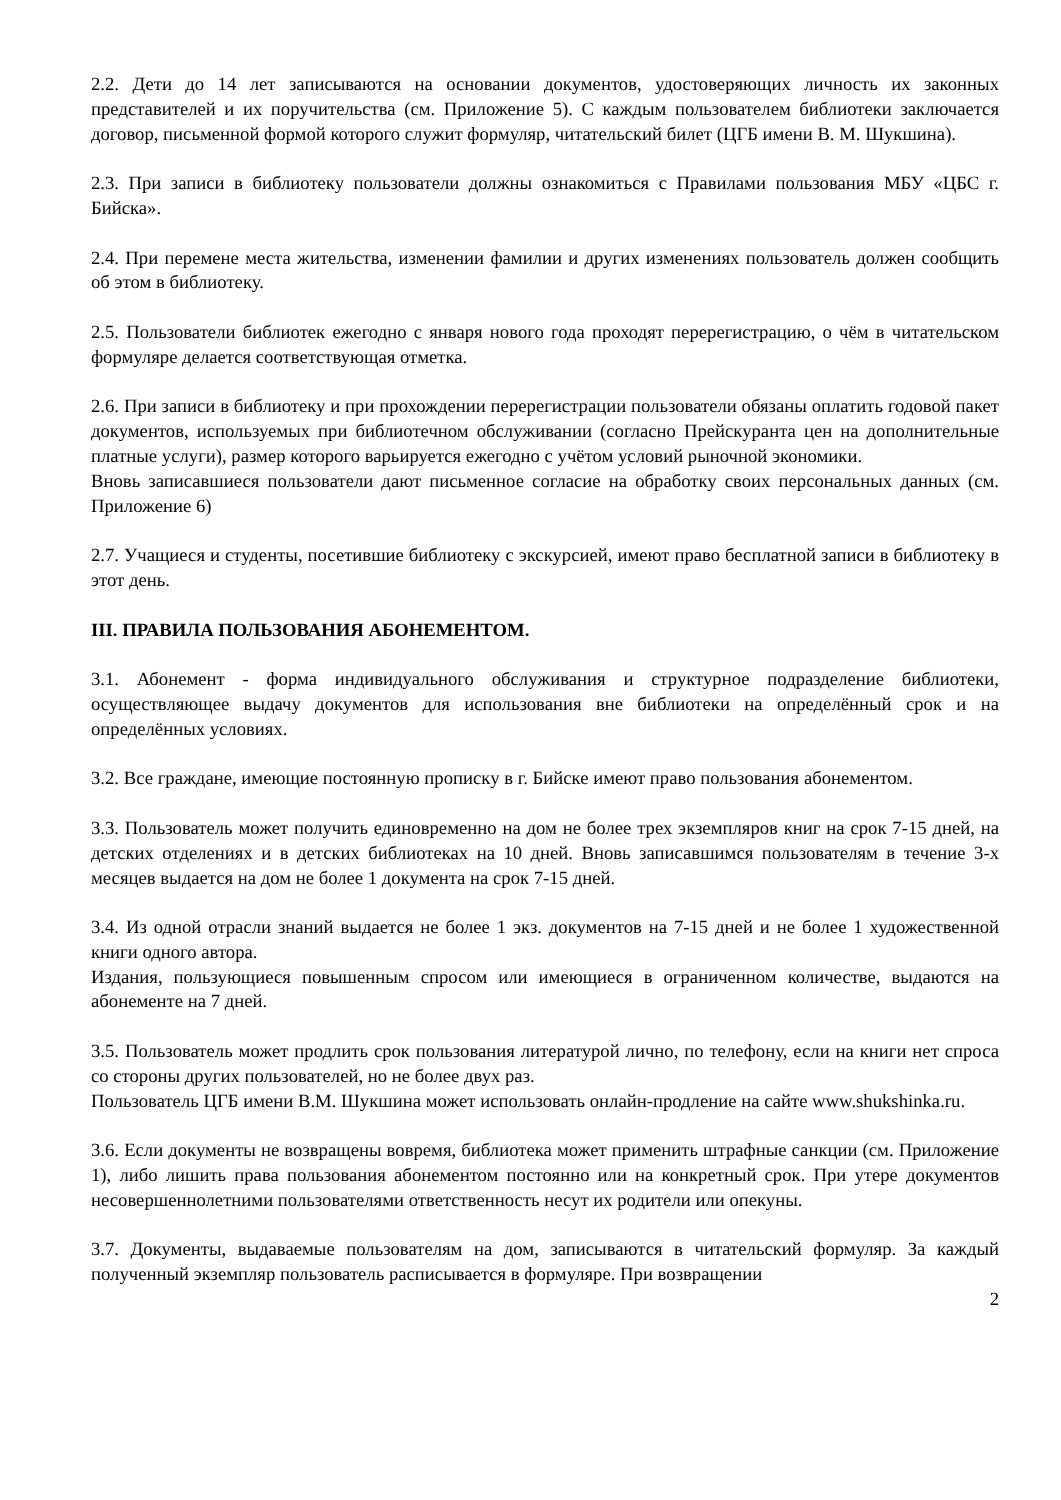2.2. Дети до 14 лет записываются на основании документов, удостоверяющих личность их законных представителей и их поручительства (см. Приложение 5). С каждым пользователем библиотеки заключается договор, письменной формой которого служит формуляр, читательский билет (ЦГБ имени В. М. Шукшина).
2.3. При записи в библиотеку пользователи должны ознакомиться с Правилами пользования МБУ «ЦБС г. Бийска».
2.4. При перемене места жительства, изменении фамилии и других изменениях пользователь должен сообщить об этом в библиотеку.
2.5. Пользователи библиотек ежегодно с января нового года проходят перерегистрацию, о чём в читательском формуляре делается соответствующая отметка.
2.6. При записи в библиотеку и при прохождении перерегистрации пользователи обязаны оплатить годовой пакет документов, используемых при библиотечном обслуживании (согласно Прейскуранта цен на дополнительные платные услуги), размер которого варьируется ежегодно с учётом условий рыночной экономики.
Вновь записавшиеся пользователи дают письменное согласие на обработку своих персональных данных (см. Приложение 6)
2.7. Учащиеся и студенты, посетившие библиотеку с экскурсией, имеют право бесплатной записи в библиотеку в этот день.
III. ПРАВИЛА ПОЛЬЗОВАНИЯ АБОНЕМЕНТОМ.
3.1. Абонемент - форма индивидуального обслуживания и структурное подразделение библиотеки, осуществляющее выдачу документов для использования вне библиотеки на определённый срок и на определённых условиях.
3.2. Все граждане, имеющие постоянную прописку в г. Бийске имеют право пользования абонементом.
3.3. Пользователь может получить единовременно на дом не более трех экземпляров книг на срок 7-15 дней, на детских отделениях и в детских библиотеках на 10 дней. Вновь записавшимся пользователям в течение 3-х месяцев выдается на дом не более 1 документа на срок 7-15 дней.
3.4. Из одной отрасли знаний выдается не более 1 экз. документов на 7-15 дней и не более 1 художественной книги одного автора.
Издания, пользующиеся повышенным спросом или имеющиеся в ограниченном количестве, выдаются на абонементе на 7 дней.
3.5. Пользователь может продлить срок пользования литературой лично, по телефону, если на книги нет спроса со стороны других пользователей, но не более двух раз.
Пользователь ЦГБ имени В.М. Шукшина может использовать онлайн-продление на сайте www.shukshinka.ru.
3.6. Если документы не возвращены вовремя, библиотека может применить штрафные санкции (см. Приложение 1), либо лишить права пользования абонементом постоянно или на конкретный срок. При утере документов несовершеннолетними пользователями ответственность несут их родители или опекуны.
3.7. Документы, выдаваемые пользователям на дом, записываются в читательский формуляр. За каждый полученный экземпляр пользователь расписывается в формуляре. При возвращении
2